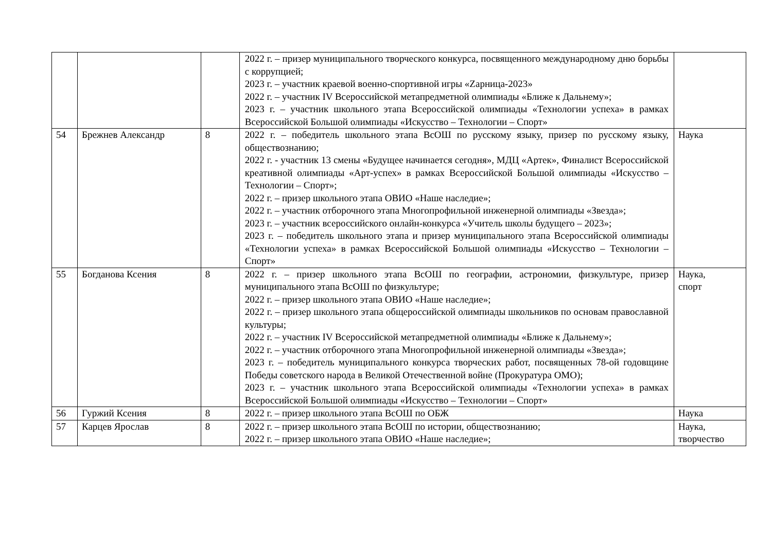| | | | 2022 г. – призер муниципального творческого конкурса, посвященного международному дню борьбы с коррупцией; 2023 г. – участник краевой военно-спортивной игры «Zарница-2023» 2022 г. – участник IV Всероссийской метапредметной олимпиады «Ближе к Дальнему»; 2023 г. – участник школьного этапа Всероссийской олимпиады «Технологии успеха» в рамках Всероссийской Большой олимпиады «Искусство – Технологии – Спорт» | |
| 54 | Брежнев Александр | 8 | 2022 г. – победитель школьного этапа ВсОШ по русскому языку, призер по русскому языку, обществознанию; 2022 г. - участник 13 смены «Будущее начинается сегодня», МДЦ «Артек», Финалист Всероссийской креативной олимпиады «Арт-успех» в рамках Всероссийской Большой олимпиады «Искусство – Технологии – Спорт»; 2022 г. – призер школьного этапа ОВИО «Наше наследие»; 2022 г. – участник отборочного этапа Многопрофильной инженерной олимпиады «Звезда»; 2023 г. – участник всероссийского онлайн-конкурса «Учитель школы будущего – 2023»; 2023 г. – победитель школьного этапа и призер муниципального этапа Всероссийской олимпиады «Технологии успеха» в рамках Всероссийской Большой олимпиады «Искусство – Технологии – Спорт» | Наука |
| 55 | Богданова Ксения | 8 | 2022 г. – призер школьного этапа ВсОШ по географии, астрономии, физкультуре, призер муниципального этапа ВсОШ по физкультуре; 2022 г. – призер школьного этапа ОВИО «Наше наследие»; 2022 г. – призер школьного этапа общероссийской олимпиады школьников по основам православной культуры; 2022 г. – участник IV Всероссийской метапредметной олимпиады «Ближе к Дальнему»; 2022 г. – участник отборочного этапа Многопрофильной инженерной олимпиады «Звезда»; 2023 г. – победитель муниципального конкурса творческих работ, посвященных 78-ой годовщине Победы советского народа в Великой Отечественной войне (Прокуратура ОМО); 2023 г. – участник школьного этапа Всероссийской олимпиады «Технологии успеха» в рамках Всероссийской Большой олимпиады «Искусство – Технологии – Спорт» | Наука, спорт |
| 56 | Гуржий Ксения | 8 | 2022 г. – призер школьного этапа ВсОШ по ОБЖ | Наука |
| 57 | Карцев Ярослав | 8 | 2022 г. – призер школьного этапа ВсОШ по истории, обществознанию; 2022 г. – призер школьного этапа ОВИО «Наше наследие»; | Наука, творчество |